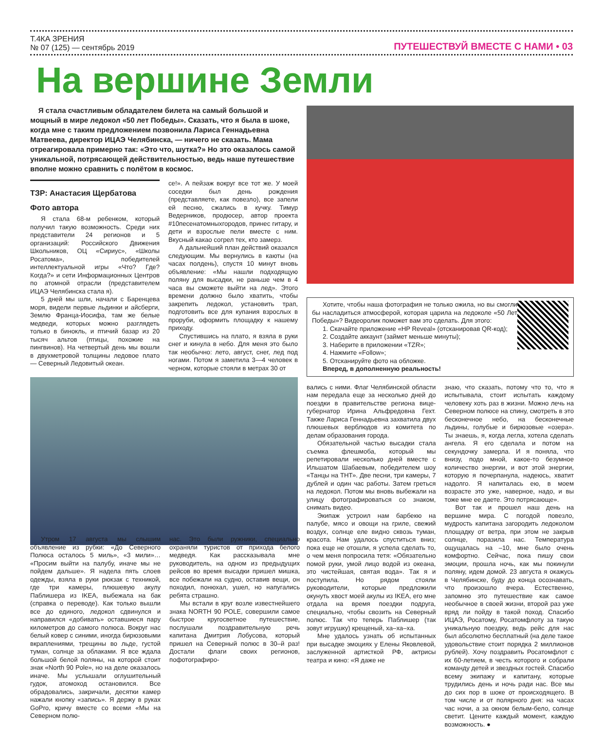Т.4КА ЗРЕНИЯ
№ 07 (125) — сентябрь 2019
ПУТЕШЕСТВУЙ ВМЕСТЕ С НАМИ • 03
На вершине Земли
Я стала счастливым обладателем билета на самый большой и мощный в мире ледокол «50 лет Победы». Сказать, что я была в шоке, когда мне с таким предложением позвонила Лариса Геннадьевна Матвеева, директор ИЦАЭ Челябинска, — ничего не сказать. Мама отреагировала примерно так: «Это что, шутка?» Но это оказалось самой уникальной, потрясающей действительностью, ведь наше путешествие вполне можно сравнить с полётом в космос.
ТЗР: Анастасия Щербатова
Фото автора
Я стала 68-м ребенком, который получил такую возможность. Среди них представители 24 регионов и 5 организаций: Российского Движения Школьников, ОЦ «Сириус», «Школы Росатома», победителей интеллектуальной игры «Что? Где? Когда?» и сети Информационных Центров по атомной отрасли (представителем ИЦАЭ Челябинска стала я).
5 дней мы шли, начали с Баренцева моря, видели первые льдинки и айсберги, Землю Франца-Иосифа, там же белые медведи, которых можно разглядеть только в бинокль, и птичий базар из 20 тысяч альтов (птицы, похожие на пингвинов). На четвертый день мы вошли в двухметровой толщины ледовое плато — Северный Ледовитый океан.
се!». А пейзаж вокруг все тот же. У моей соседки был день рождения (представляете, как повезло), все запели ей песню, сжались в кучку. Тимур Ведерников, продюсер, автор проекта #10песенатомныхгородов, принес гитару, и дети и взрослые пели вместе с ним. Вкусный какао согрел тех, кто замерз.
А дальнейший план действий оказался следующим. Мы вернулись в каюты (на часах полдень), спустя 10 минут вновь объявление: «Мы нашли подходящую поляну для высадки, не раньше чем в 4 часа вы сможете выйти на лед». Этого времени должно было хватить, чтобы закрепить ледокол, установить трап, подготовить все для купания взрослых в проруби, оформить площадку к нашему приходу.
Спустившись на плато, я взяла в руки снег и кинула в небо. Для меня это было так необычно: лето, август, снег, лед под ногами. Потом я заметила 3—4 человек в черном, которые стояли в метрах 30 от
Хотите, чтобы наша фотография не только ожила, но вы смогли бы насладиться атмосферой, которая царила на ледоколе «50 Лет Победы»? Видеоролик поможет вам это сделать. Для этого:
1. Скачайте приложение «HP Reveal» (отсканировав QR-код);
2. Создайте аккаунт (займет меньше минуты);
3. Наберите в приложении «TZR»;
4. Нажмите «Follow»;
5. Отсканируйте фото на обложке.
Вперед, в дополненную реальность!
вались с ними. Флаг Челябинской области нам передала еще за несколько дней до поездки в правительстве региона вице-губернатор Ирина Альфредовна Гехт. Также Лариса Геннадьевна захватила двух плюшевых верблюдов из комитета по делам образования города.
Обязательной частью высадки стала съемка флешмоба, который мы репетировали несколько дней вместе с Ильшатом Шабаевым, победителем шоу «Танцы на ТНТ». Две песни, три камеры, 7 дублей и один час работы. Затем греться на ледокол. Потом мы вновь выбежали на улицу фотографироваться со знаком, снимать видео.
Экипаж устроил нам барбекю на палубе, мясо и овощи на гриле, свежий воздух, солнце еле видно сквозь туман, красота. Нам удалось спуститься вниз; пока еще не отошли, я успела сделать то, о чем меня попросила тетя: «Обязательно помой руки, умой лицо водой из океана, это чистейшая, святая вода». Так я и поступила. Но рядом стояли руководители, которые предложили окунуть хвост моей акулы из IKEA, его мне отдала на время поездки подруга, специально, чтобы свозить на Северный полюс. Так что теперь Паблишер (так зовут игрушку) крещеный, ха–ха–ха.
Мне удалось узнать об испытанных при высадке эмоциях у Елены Яковлевой, заслуженной артисткой РФ, актрисы театра и кино: «Я даже не
знаю, что сказать, потому что то, что я испытывала, стоит испытать каждому человеку хоть раз в жизни. Можно лечь на Северном полюсе на спину, смотреть в это бесконечное небо, на бесконечные льдины, голубые и бирюзовые «озера». Ты знаешь, я, когда легла, хотела сделать ангела. Я его сделала и потом на секундочку замерла. И я поняла, что внизу, подо мной, какое-то безумное количество энергии, и вот этой энергии, которую я почерпанула, надеюсь, хватит надолго. Я напиталась ею, в моем возрасте это уже, наверное, надо, и вы тоже мне ее даете. Это потрясающе».
Вот так и прошел наш день на вершине мира. С погодой повезло, мудрость капитана загородить ледоколом площадку от ветра, при этом не закрыв солнце, поразила нас. Температура ощущалась на –10, мне было очень комфортно. Сейчас, пока пишу свои эмоции, прошла ночь, как мы покинули поляну, идем домой. 23 августа я окажусь в Челябинске, буду до конца осознавать, что произошло вчера. Естественно, запомню это путешествие как самое необычное в своей жизни, второй раз уже вряд ли пойду в такой поход. Спасибо ИЦАЭ, Росатому, Росатомфлоту за такую уникальную поездку, ведь рейс для нас был абсолютно бесплатный (на деле такое удовольствие стоит порядка 2 миллионов рублей). Хочу поздравить Росатомфлот с их 60-летием, в честь которого и собрали команду детей и звездных гостей. Спасибо всему экипажу и капитану, которые трудились день и ночь ради нас. Все мы до сих пор в шоке от происходящего. В том числе и от полярного дня: на часах час ночи, а за окном белым-бело, солнце светит. Цените каждый момент, каждую возможность. ●
Утром 17 августа мы слышим объявление из рубки: «До Северного Полюса осталось 5 миль», «3 мили»… «Просим выйти на палубу, иначе мы не пойдем дальше». Я надела пять слоев одежды, взяла в руки рюкзак с техникой, где три камеры, плюшевую акулу Паблишера из IKEA, выбежала на бак (справка о переводе). Как только вышли все до единого, ледокол сдвинулся и направился «добивать» оставшиеся пару километров до самого полюса. Вокруг нас белый ковер с синими, иногда бирюзовыми вкраплениями, трещины во льде, густой туман, солнце за облаками. Я все ждала большой белой поляны, на которой стоит знак «North 90 Pole», но на деле оказалось иначе. Мы услышали оглушительный гудок, атомоход остановился. Все обрадовались, закричали, десятки камер нажали кнопку «запись». Я держу в руках GoPro, кричу вместе со всеми «Мы на Северном полю-
нас. Это были ружники, специально охраняли туристов от прихода белого медведя. Как рассказывала мне руководитель, на одном из предыдущих рейсов во время высадки пришел мишка, все побежали на судно, оставив вещи, он походил, понюхал, ушел, но напугались ребята страшно.
Мы встали в круг возле известнейшего знака NORTH 90 POLE, совершили самое быстрое кругосветное путешествие, послушали поздравительную речь капитана Дмитрия Лобусова, который пришел на Северный полюс в 30–й раз! Достали флаги своих регионов, пофотографиро-